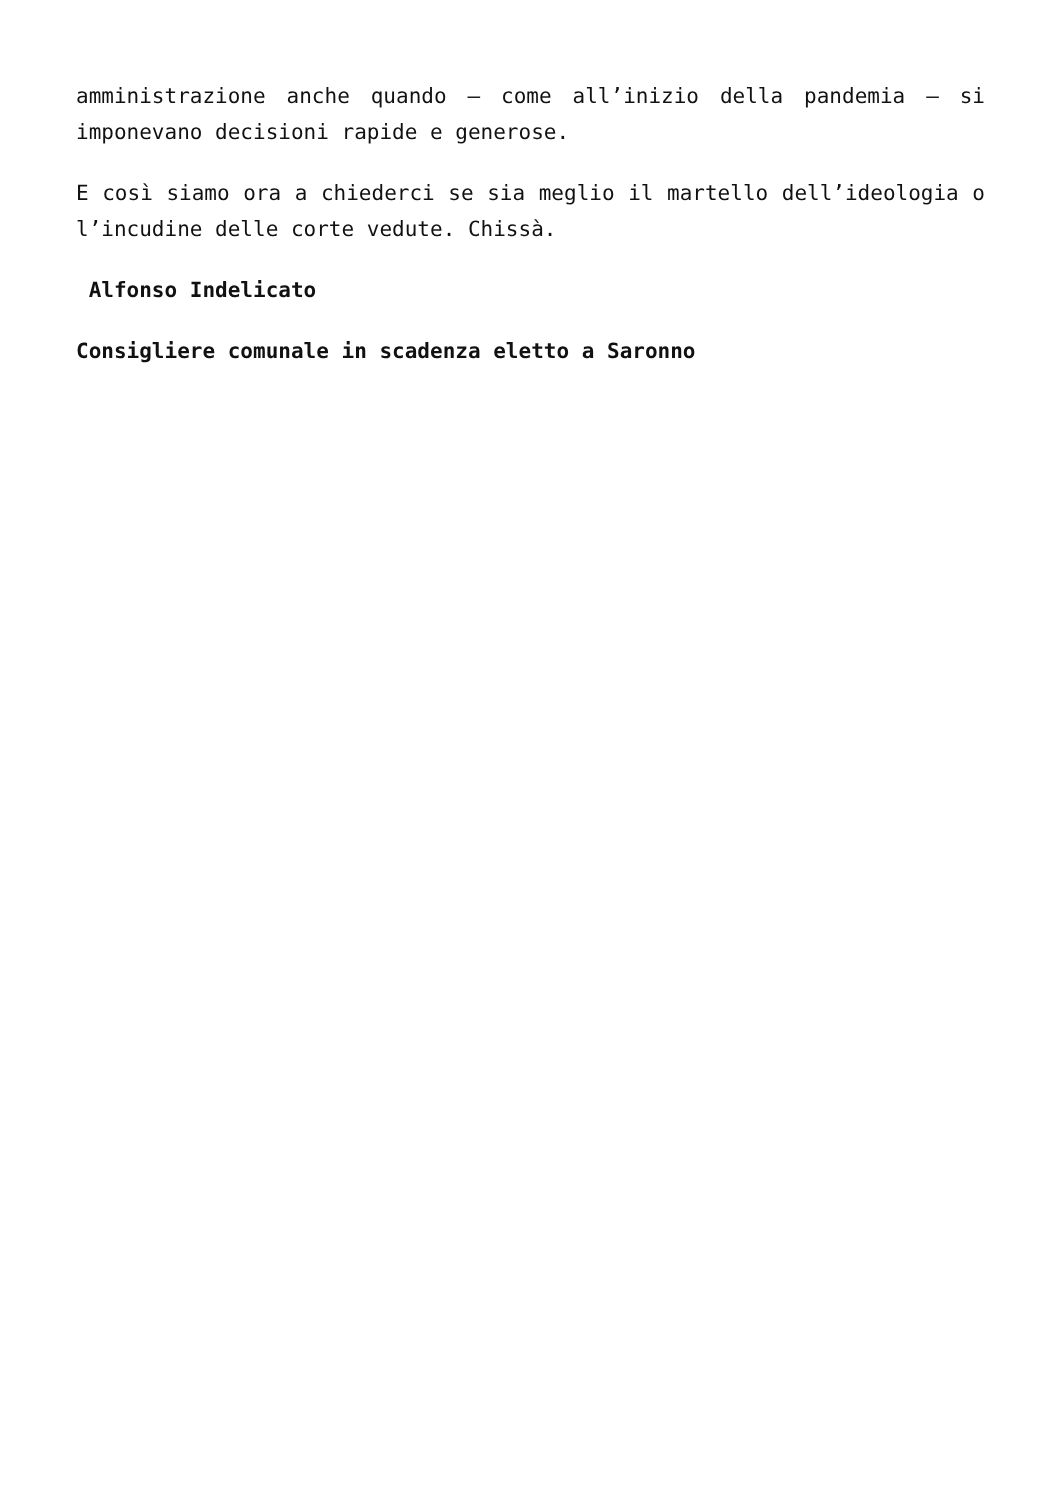amministrazione anche quando – come all’inizio della pandemia – si imponevano decisioni rapide e generose.
E così siamo ora a chiederci se sia meglio il martello dell’ideologia o l’incudine delle corte vedute. Chissà.
Alfonso Indelicato
Consigliere comunale in scadenza eletto a Saronno